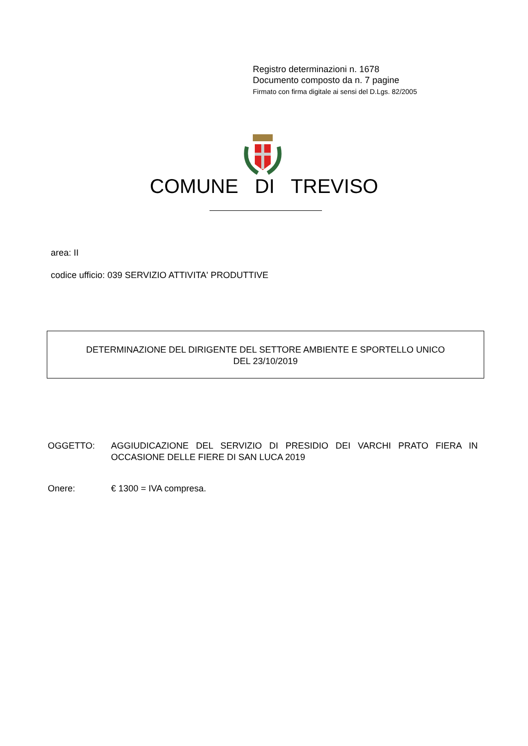Registro determinazioni n. 1678
Documento composto da n. 7 pagine
Firmato con firma digitale ai sensi del D.Lgs. 82/2005
COMUNE DI TREVISO
area: II
codice ufficio: 039 SERVIZIO ATTIVITA' PRODUTTIVE
DETERMINAZIONE DEL DIRIGENTE DEL SETTORE AMBIENTE E SPORTELLO UNICO
DEL 23/10/2019
OGGETTO: AGGIUDICAZIONE DEL SERVIZIO DI PRESIDIO DEI VARCHI PRATO FIERA IN OCCASIONE DELLE FIERE DI SAN LUCA 2019
Onere: € 1300 = IVA compresa.